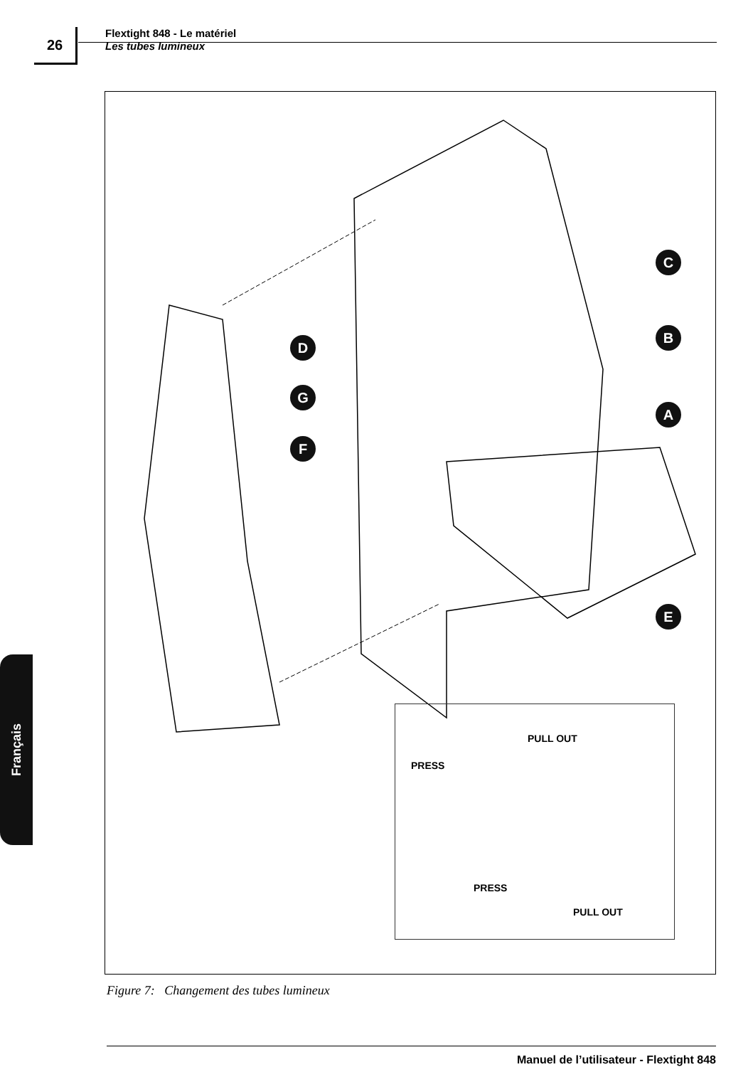26
Flextight 848 - Le matériel
Les tubes lumineux
C
B
D
G
A
F
E
PULL OUT
PRESS
PRESS
PULL OUT
Figure 7: Changement des tubes lumineux
Français
Manuel de l’utilisateur - Flextight 848